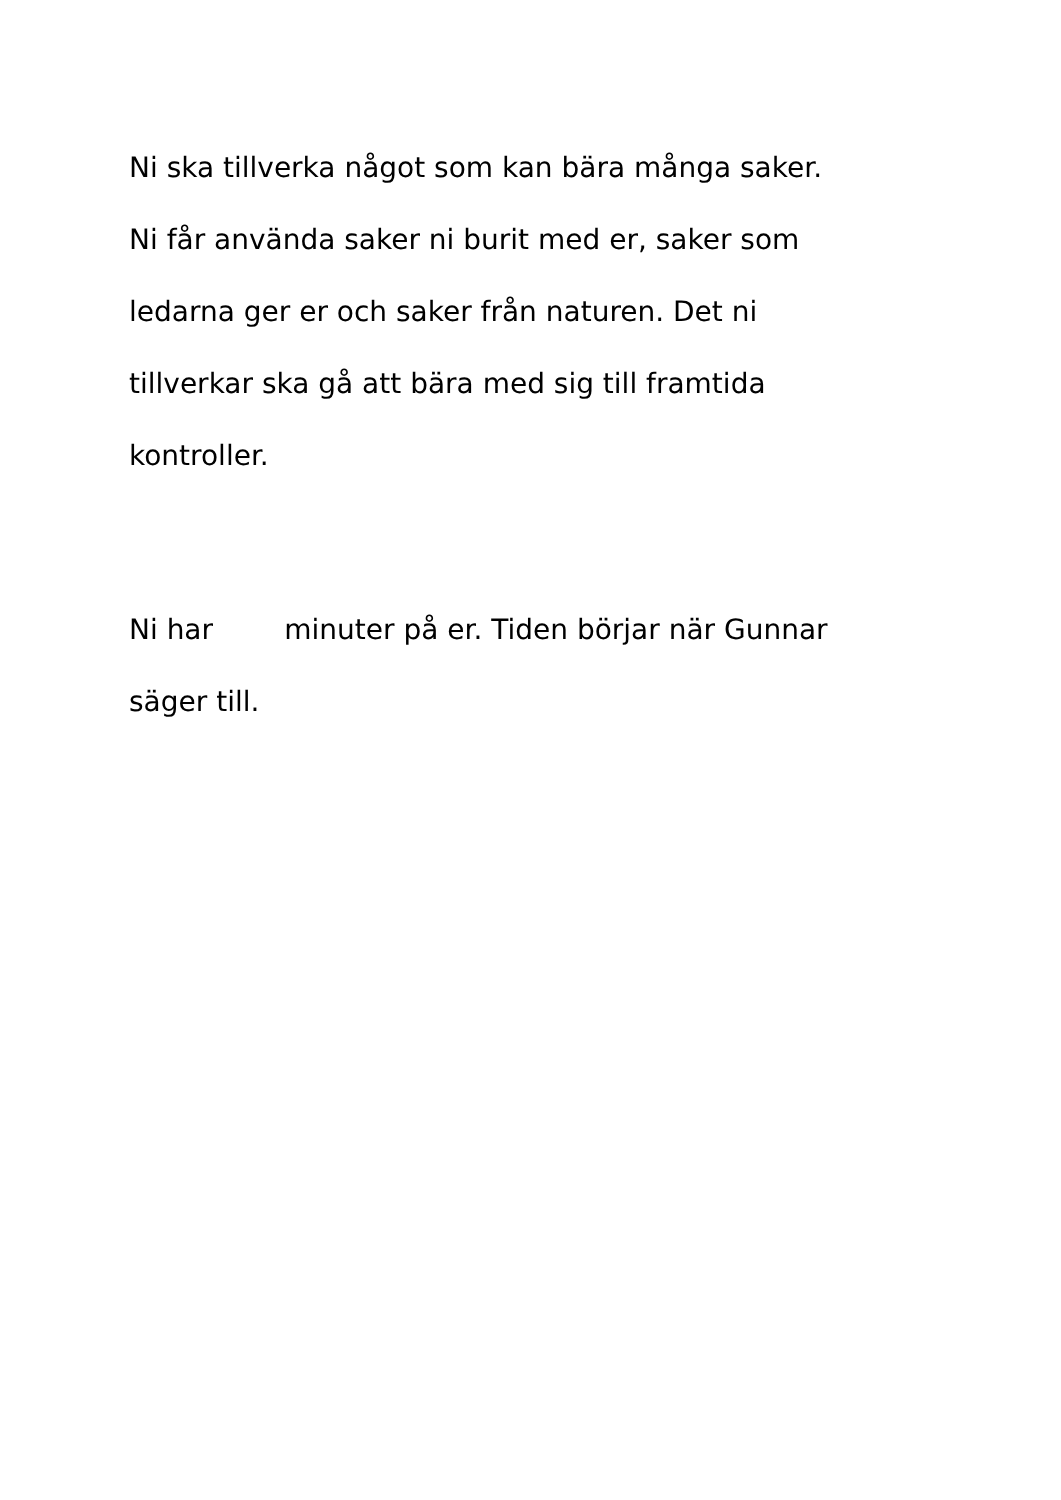Ni ska tillverka något som kan bära många saker.
Ni får använda saker ni burit med er, saker som
ledarna ger er och saker från naturen. Det ni
tillverkar ska gå att bära med sig till framtida
kontroller.
Ni har minuter på er. Tiden börjar när Gunnar
säger till.